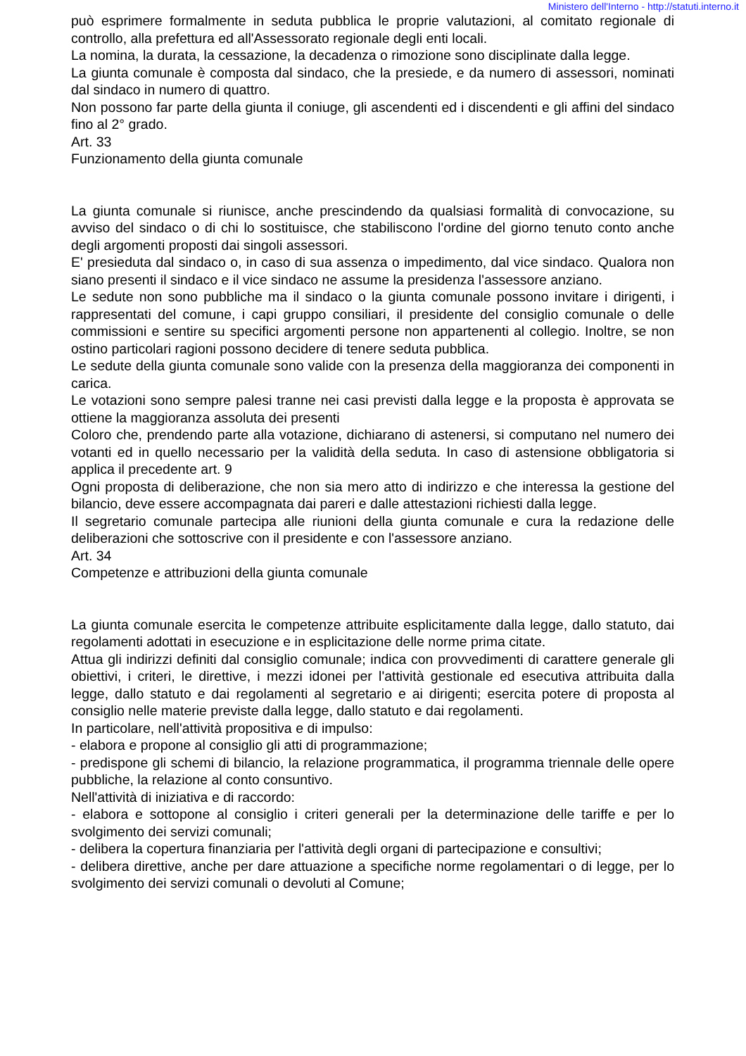Ministero dell'Interno - http://statuti.interno.it
può esprimere formalmente in seduta pubblica le proprie valutazioni, al comitato regionale di controllo, alla prefettura ed all'Assessorato regionale degli enti locali.
La nomina, la durata, la cessazione, la decadenza o rimozione sono disciplinate dalla legge.
La giunta comunale è composta dal sindaco, che la presiede, e da numero di assessori, nominati dal sindaco in numero di quattro.
Non possono far parte della giunta il coniuge, gli ascendenti ed i discendenti e gli affini del sindaco fino al 2° grado.
Art. 33
Funzionamento della giunta comunale
La giunta comunale si riunisce, anche prescindendo da qualsiasi formalità di convocazione, su avviso del sindaco o di chi lo sostituisce, che stabiliscono l'ordine del giorno tenuto conto anche degli argomenti proposti dai singoli assessori.
E' presieduta dal sindaco o, in caso di sua assenza o impedimento, dal vice sindaco. Qualora non siano presenti il sindaco e il vice sindaco ne assume la presidenza l'assessore anziano.
Le sedute non sono pubbliche ma il sindaco o la giunta comunale possono invitare i dirigenti, i rappresentati del comune, i capi gruppo consiliari, il presidente del consiglio comunale o delle commissioni e sentire su specifici argomenti persone non appartenenti al collegio. Inoltre, se non ostino particolari ragioni possono decidere di tenere seduta pubblica.
Le sedute della giunta comunale sono valide con la presenza della maggioranza dei componenti in carica.
Le votazioni sono sempre palesi tranne nei casi previsti dalla legge e la proposta è approvata se ottiene la maggioranza assoluta dei presenti
Coloro che, prendendo parte alla votazione, dichiarano di astenersi, si computano nel numero dei votanti ed in quello necessario per la validità della seduta. In caso di astensione obbligatoria si applica il precedente art. 9
Ogni proposta di deliberazione, che non sia mero atto di indirizzo e che interessa la gestione del bilancio, deve essere accompagnata dai pareri e dalle attestazioni richiesti dalla legge.
Il segretario comunale partecipa alle riunioni della giunta comunale e cura la redazione delle deliberazioni che sottoscrive con il presidente e con l'assessore anziano.
Art. 34
Competenze e attribuzioni della giunta comunale
La giunta comunale esercita le competenze attribuite esplicitamente dalla legge, dallo statuto, dai regolamenti adottati in esecuzione e in esplicitazione delle norme prima citate.
Attua gli indirizzi definiti dal consiglio comunale; indica con provvedimenti di carattere generale gli obiettivi, i criteri, le direttive, i mezzi idonei per l'attività gestionale ed esecutiva attribuita dalla legge, dallo statuto e dai regolamenti al segretario e ai dirigenti; esercita potere di proposta al consiglio nelle materie previste dalla legge, dallo statuto e dai regolamenti.
In particolare, nell'attività propositiva e di impulso:
- elabora e propone al consiglio gli atti di programmazione;
- predispone gli schemi di bilancio, la relazione programmatica, il programma triennale delle opere pubbliche, la relazione al conto consuntivo.
Nell'attività di iniziativa e di raccordo:
- elabora e sottopone al consiglio i criteri generali per la determinazione delle tariffe e per lo svolgimento dei servizi comunali;
- delibera la copertura finanziaria per l'attività degli organi di partecipazione e consultivi;
- delibera direttive, anche per dare attuazione a specifiche norme regolamentari o di legge, per lo svolgimento dei servizi comunali o devoluti al Comune;